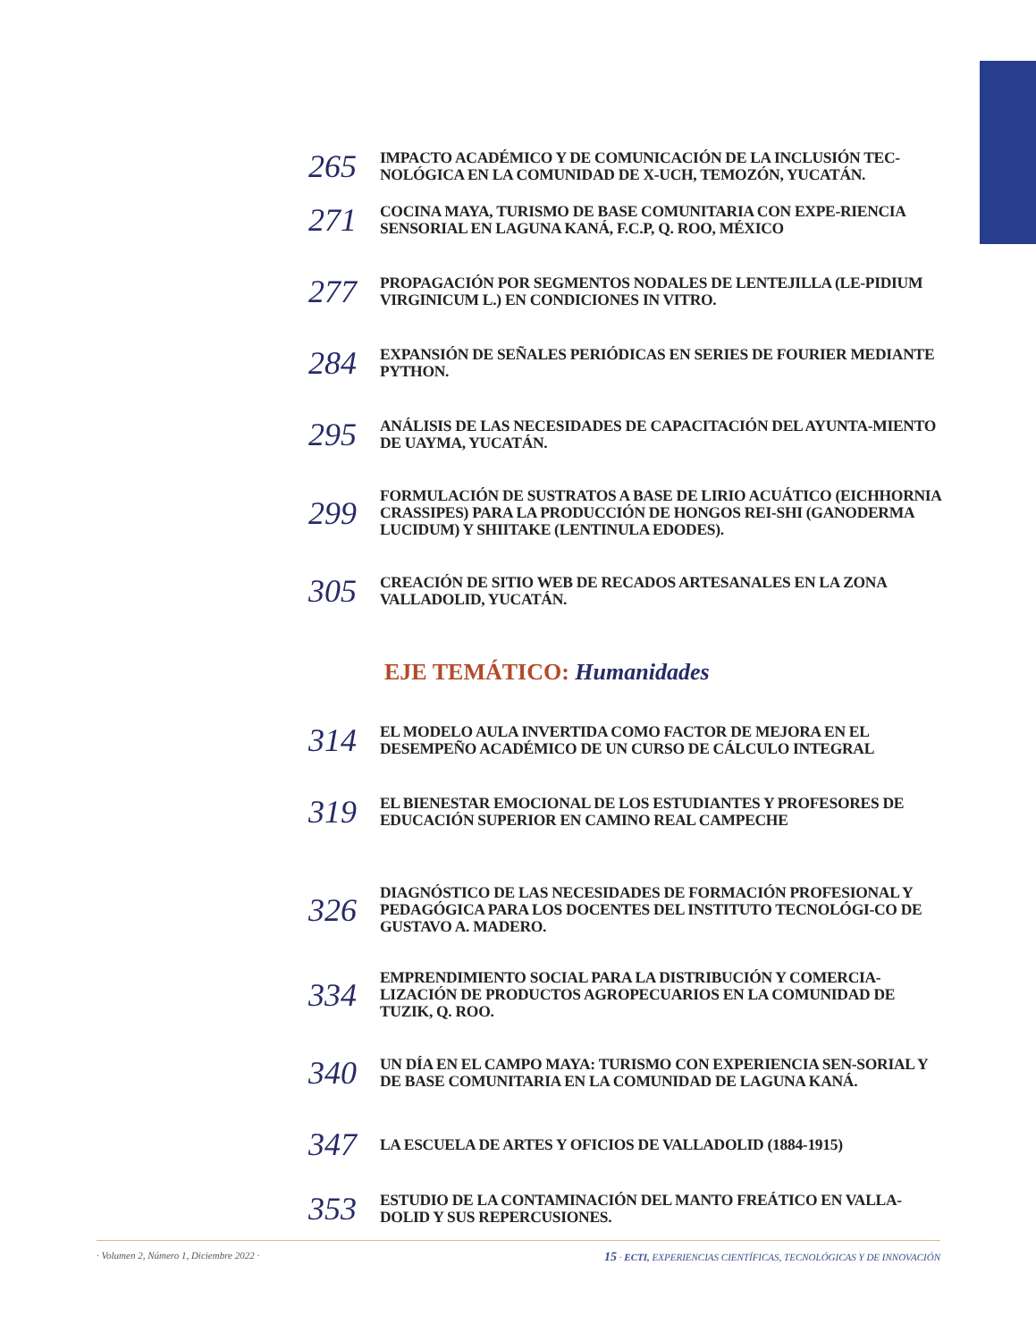265
IMPACTO ACADÉMICO Y DE COMUNICACIÓN DE LA INCLUSIÓN TEC-NOLÓGICA EN LA COMUNIDAD DE X-UCH, TEMOZÓN, YUCATÁN.
271
COCINA MAYA, TURISMO DE BASE COMUNITARIA CON EXPE-RIENCIA SENSORIAL EN LAGUNA KANÁ, F.C.P, Q. ROO, MÉXICO
277
PROPAGACIÓN POR SEGMENTOS NODALES DE LENTEJILLA (LE-PIDIUM VIRGINICUM L.) EN CONDICIONES IN VITRO.
284
EXPANSIÓN DE SEÑALES PERIÓDICAS EN SERIES DE FOURIER MEDIANTE PYTHON.
295
ANÁLISIS DE LAS NECESIDADES DE CAPACITACIÓN DEL AYUNTA-MIENTO DE UAYMA, YUCATÁN.
299
FORMULACIÓN DE SUSTRATOS A BASE DE LIRIO ACUÁTICO (EICHHORNIA CRASSIPES) PARA LA PRODUCCIÓN DE HONGOS REI-SHI (GANODERMA LUCIDUM) Y SHIITAKE (LENTINULA EDODES).
305
CREACIÓN DE SITIO WEB DE RECADOS ARTESANALES EN LA ZONA VALLADOLID, YUCATÁN.
EJE TEMÁTICO: Humanidades
314
EL MODELO AULA INVERTIDA COMO FACTOR DE MEJORA EN EL DESEMPEÑO ACADÉMICO DE UN CURSO DE CÁLCULO INTEGRAL
319
EL BIENESTAR EMOCIONAL DE LOS ESTUDIANTES Y PROFESORES DE EDUCACIÓN SUPERIOR EN CAMINO REAL CAMPECHE
326
DIAGNÓSTICO DE LAS NECESIDADES DE FORMACIÓN PROFESIONAL Y PEDAGÓGICA PARA LOS DOCENTES DEL INSTITUTO TECNOLÓGI-CO DE GUSTAVO A. MADERO.
334
EMPRENDIMIENTO SOCIAL PARA LA DISTRIBUCIÓN Y COMERCIA-LIZACIÓN DE PRODUCTOS AGROPECUARIOS EN LA COMUNIDAD DE TUZIK, Q. ROO.
340
UN DÍA EN EL CAMPO MAYA: TURISMO CON EXPERIENCIA SEN-SORIAL Y DE BASE COMUNITARIA EN LA COMUNIDAD DE LAGUNA KANÁ.
347
LA ESCUELA DE ARTES Y OFICIOS DE VALLADOLID (1884-1915)
353
ESTUDIO DE LA CONTAMINACIÓN DEL MANTO FREÁTICO EN VALLA-DOLID Y SUS REPERCUSIONES.
· Volumen 2, Número 1, Diciembre 2022 · 15 · ECTI, EXPERIENCIAS CIENTÍFICAS, TECNOLÓGICAS Y DE INNOVACIÓN